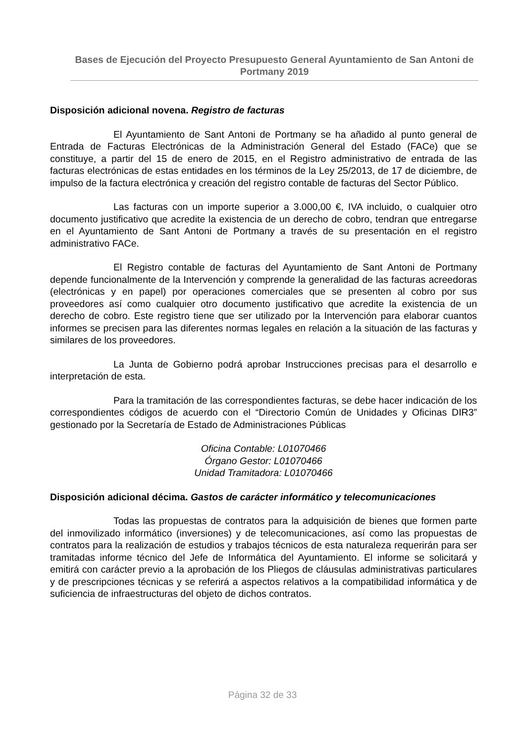Bases de Ejecución del Proyecto Presupuesto General Ayuntamiento de San Antoni de Portmany 2019
Disposición adicional novena. Registro de facturas
El Ayuntamiento de Sant Antoni de Portmany se ha añadido al punto general de Entrada de Facturas Electrónicas de la Administración General del Estado (FACe) que se constituye, a partir del 15 de enero de 2015, en el Registro administrativo de entrada de las facturas electrónicas de estas entidades en los términos de la Ley 25/2013, de 17 de diciembre, de impulso de la factura electrónica y creación del registro contable de facturas del Sector Público.
Las facturas con un importe superior a 3.000,00 €, IVA incluido, o cualquier otro documento justificativo que acredite la existencia de un derecho de cobro, tendran que entregarse en el Ayuntamiento de Sant Antoni de Portmany a través de su presentación en el registro administrativo FACe.
El Registro contable de facturas del Ayuntamiento de Sant Antoni de Portmany depende funcionalmente de la Intervención y comprende la generalidad de las facturas acreedoras (electrónicas y en papel) por operaciones comerciales que se presenten al cobro por sus proveedores así como cualquier otro documento justificativo que acredite la existencia de un derecho de cobro. Este registro tiene que ser utilizado por la Intervención para elaborar cuantos informes se precisen para las diferentes normas legales en relación a la situación de las facturas y similares de los proveedores.
La Junta de Gobierno podrá aprobar Instrucciones precisas para el desarrollo e interpretación de esta.
Para la tramitación de las correspondientes facturas, se debe hacer indicación de los correspondientes códigos de acuerdo con el “Directorio Común de Unidades y Oficinas DIR3” gestionado por la Secretaría de Estado de Administraciones Públicas
Oficina Contable: L01070466
Órgano Gestor: L01070466
Unidad Tramitadora: L01070466
Disposición adicional décima. Gastos de carácter informático y telecomunicaciones
Todas las propuestas de contratos para la adquisición de bienes que formen parte del inmovilizado informático (inversiones) y de telecomunicaciones, así como las propuestas de contratos para la realización de estudios y trabajos técnicos de esta naturaleza requerirán para ser tramitadas informe técnico del Jefe de Informática del Ayuntamiento. El informe se solicitará y emitirá con carácter previo a la aprobación de los Pliegos de cláusulas administrativas particulares y de prescripciones técnicas y se referirá a aspectos relativos a la compatibilidad informática y de suficiencia de infraestructuras del objeto de dichos contratos.
Página 32 de 33